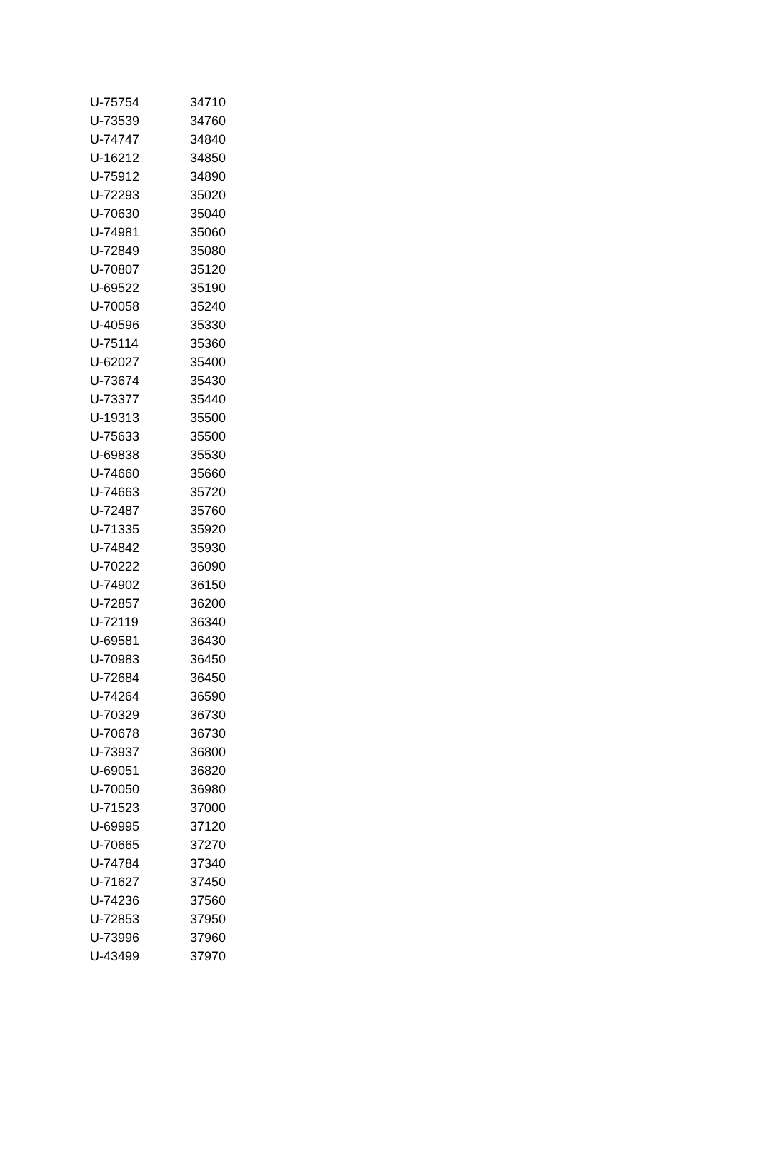| U-75754 | 34710 |
| U-73539 | 34760 |
| U-74747 | 34840 |
| U-16212 | 34850 |
| U-75912 | 34890 |
| U-72293 | 35020 |
| U-70630 | 35040 |
| U-74981 | 35060 |
| U-72849 | 35080 |
| U-70807 | 35120 |
| U-69522 | 35190 |
| U-70058 | 35240 |
| U-40596 | 35330 |
| U-75114 | 35360 |
| U-62027 | 35400 |
| U-73674 | 35430 |
| U-73377 | 35440 |
| U-19313 | 35500 |
| U-75633 | 35500 |
| U-69838 | 35530 |
| U-74660 | 35660 |
| U-74663 | 35720 |
| U-72487 | 35760 |
| U-71335 | 35920 |
| U-74842 | 35930 |
| U-70222 | 36090 |
| U-74902 | 36150 |
| U-72857 | 36200 |
| U-72119 | 36340 |
| U-69581 | 36430 |
| U-70983 | 36450 |
| U-72684 | 36450 |
| U-74264 | 36590 |
| U-70329 | 36730 |
| U-70678 | 36730 |
| U-73937 | 36800 |
| U-69051 | 36820 |
| U-70050 | 36980 |
| U-71523 | 37000 |
| U-69995 | 37120 |
| U-70665 | 37270 |
| U-74784 | 37340 |
| U-71627 | 37450 |
| U-74236 | 37560 |
| U-72853 | 37950 |
| U-73996 | 37960 |
| U-43499 | 37970 |